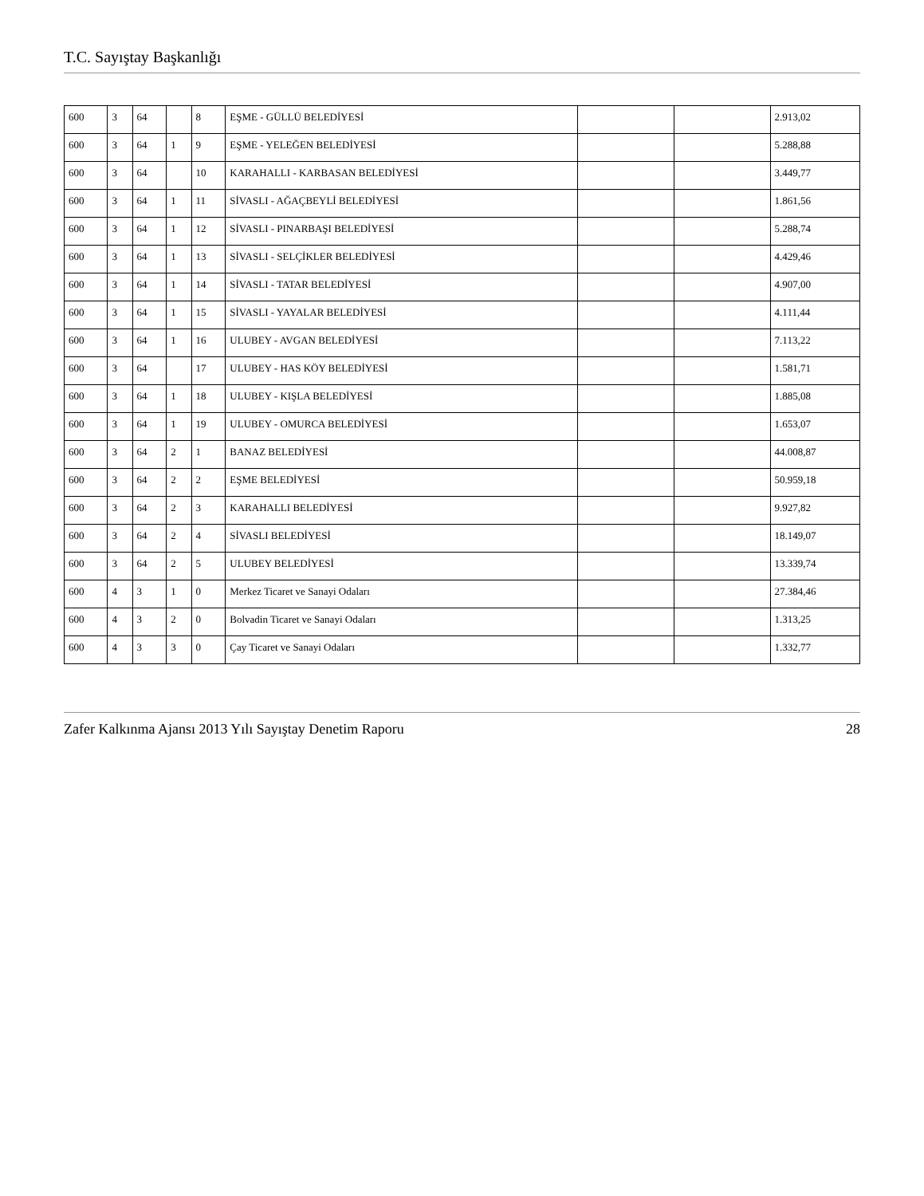T.C. Sayıştay Başkanlığı
| 600 | 3 | 64 | | 8 | EŞME - GÜLLÜ BELEDİYESİ | | | 2.913,02 |
| 600 | 3 | 64 | 1 | 9 | EŞME - YELEĞEN BELEDİYESİ | | | 5.288,88 |
| 600 | 3 | 64 | | 10 | KARAHALLI - KARBASAN BELEDİYESİ | | | 3.449,77 |
| 600 | 3 | 64 | 1 | 11 | SİVASLI - AĞAÇBEYLİ BELEDİYESİ | | | 1.861,56 |
| 600 | 3 | 64 | 1 | 12 | SİVASLI - PINARBAŞI BELEDİYESİ | | | 5.288,74 |
| 600 | 3 | 64 | 1 | 13 | SİVASLI - SELÇİKLER BELEDİYESİ | | | 4.429,46 |
| 600 | 3 | 64 | 1 | 14 | SİVASLI - TATAR BELEDİYESİ | | | 4.907,00 |
| 600 | 3 | 64 | 1 | 15 | SİVASLI - YAYALAR BELEDİYESİ | | | 4.111,44 |
| 600 | 3 | 64 | 1 | 16 | ULUBEY - AVGAN BELEDİYESİ | | | 7.113,22 |
| 600 | 3 | 64 | | 17 | ULUBEY - HAS KÖY BELEDİYESİ | | | 1.581,71 |
| 600 | 3 | 64 | 1 | 18 | ULUBEY - KIŞLA BELEDİYESİ | | | 1.885,08 |
| 600 | 3 | 64 | 1 | 19 | ULUBEY - OMURCA BELEDİYESİ | | | 1.653,07 |
| 600 | 3 | 64 | 2 | 1 | BANAZ BELEDİYESİ | | | 44.008,87 |
| 600 | 3 | 64 | 2 | 2 | EŞME BELEDİYESİ | | | 50.959,18 |
| 600 | 3 | 64 | 2 | 3 | KARAHALLI BELEDİYESİ | | | 9.927,82 |
| 600 | 3 | 64 | 2 | 4 | SİVASLI BELEDİYESİ | | | 18.149,07 |
| 600 | 3 | 64 | 2 | 5 | ULUBEY BELEDİYESİ | | | 13.339,74 |
| 600 | 4 | 3 | 1 | 0 | Merkez Ticaret ve Sanayi Odaları | | | 27.384,46 |
| 600 | 4 | 3 | 2 | 0 | Bolvadin Ticaret ve Sanayi Odaları | | | 1.313,25 |
| 600 | 4 | 3 | 3 | 0 | Çay Ticaret ve Sanayi Odaları | | | 1.332,77 |
Zafer Kalkınma Ajansı 2013 Yılı Sayıştay Denetim Raporu 28